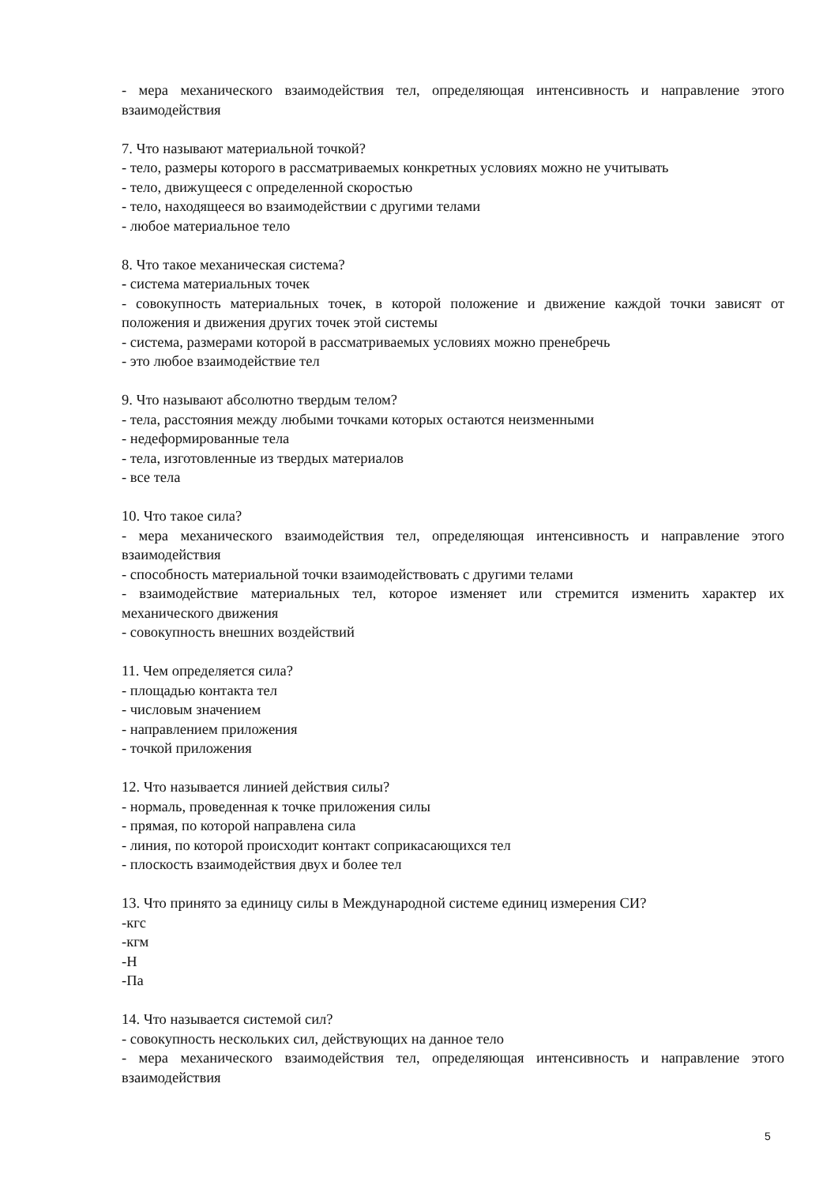- мера механического взаимодействия тел, определяющая интенсивность и направление этого взаимодействия
7. Что называют материальной точкой?
- тело, размеры которого в рассматриваемых конкретных условиях можно не учитывать
- тело, движущееся с определенной скоростью
- тело, находящееся во взаимодействии с другими телами
- любое материальное тело
8. Что такое механическая система?
- система материальных точек
- совокупность материальных точек, в которой положение и движение каждой точки зависят от положения и движения других точек этой системы
- система, размерами которой в рассматриваемых условиях можно пренебречь
- это любое взаимодействие тел
9. Что называют абсолютно твердым телом?
- тела, расстояния между любыми точками которых остаются неизменными
- недеформированные тела
- тела, изготовленные из твердых материалов
- все тела
10. Что такое сила?
- мера механического взаимодействия тел, определяющая интенсивность и направление этого взаимодействия
- способность материальной точки взаимодействовать с другими телами
- взаимодействие материальных тел, которое изменяет или стремится изменить характер их механического движения
- совокупность внешних воздействий
11. Чем определяется сила?
- площадью контакта тел
- числовым значением
- направлением приложения
- точкой приложения
12. Что называется линией действия силы?
- нормаль, проведенная к точке приложения силы
- прямая, по которой направлена сила
- линия, по которой происходит контакт соприкасающихся тел
- плоскость взаимодействия двух и более тел
13. Что принято за единицу силы в Международной системе единиц измерения СИ?
-кгс
-кгм
-Н
-Па
14. Что называется системой сил?
- совокупность нескольких сил, действующих на данное тело
- мера механического взаимодействия тел, определяющая интенсивность и направление этого взаимодействия
5